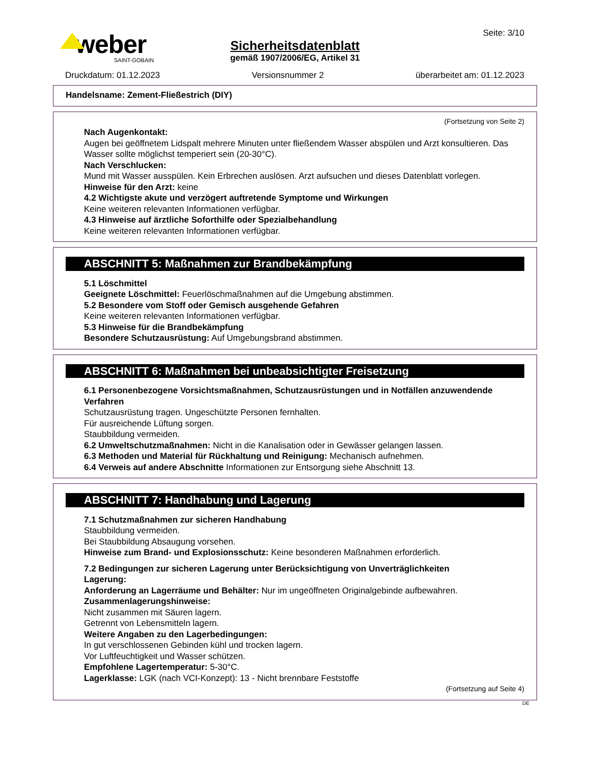weber
SAINT-GOBAIN
Seite: 3/10
Sicherheitsdatenblatt
gemäß 1907/2006/EG, Artikel 31
Druckdatum: 01.12.2023 Versionsnummer 2 überarbeitet am: 01.12.2023
Handelsname: Zement-Fließestrich (DIY)
(Fortsetzung von Seite 2)
Nach Augenkontakt:
Augen bei geöffnetem Lidspalt mehrere Minuten unter fließendem Wasser abspülen und Arzt konsultieren. Das Wasser sollte möglichst temperiert sein (20-30°C).
Nach Verschlucken:
Mund mit Wasser ausspülen. Kein Erbrechen auslösen. Arzt aufsuchen und dieses Datenblatt vorlegen.
Hinweise für den Arzt: keine
4.2 Wichtigste akute und verzögert auftretende Symptome und Wirkungen
Keine weiteren relevanten Informationen verfügbar.
4.3 Hinweise auf ärztliche Soforthilfe oder Spezialbehandlung
Keine weiteren relevanten Informationen verfügbar.
ABSCHNITT 5: Maßnahmen zur Brandbekämpfung
5.1 Löschmittel
Geeignete Löschmittel: Feuerlöschmaßnahmen auf die Umgebung abstimmen.
5.2 Besondere vom Stoff oder Gemisch ausgehende Gefahren
Keine weiteren relevanten Informationen verfügbar.
5.3 Hinweise für die Brandbekämpfung
Besondere Schutzausrüstung: Auf Umgebungsbrand abstimmen.
ABSCHNITT 6: Maßnahmen bei unbeabsichtigter Freisetzung
6.1 Personenbezogene Vorsichtsmaßnahmen, Schutzausrüstungen und in Notfällen anzuwendende Verfahren
Schutzausrüstung tragen. Ungeschützte Personen fernhalten.
Für ausreichende Lüftung sorgen.
Staubbildung vermeiden.
6.2 Umweltschutzmaßnahmen: Nicht in die Kanalisation oder in Gewässer gelangen lassen.
6.3 Methoden und Material für Rückhaltung und Reinigung: Mechanisch aufnehmen.
6.4 Verweis auf andere Abschnitte Informationen zur Entsorgung siehe Abschnitt 13.
ABSCHNITT 7: Handhabung und Lagerung
7.1 Schutzmaßnahmen zur sicheren Handhabung
Staubbildung vermeiden.
Bei Staubbildung Absaugung vorsehen.
Hinweise zum Brand- und Explosionsschutz: Keine besonderen Maßnahmen erforderlich.
7.2 Bedingungen zur sicheren Lagerung unter Berücksichtigung von Unverträglichkeiten
Lagerung:
Anforderung an Lagerräume und Behälter: Nur im ungeöffneten Originalgebinde aufbewahren.
Zusammenlagerungshinweise:
Nicht zusammen mit Säuren lagern.
Getrennt von Lebensmitteln lagern.
Weitere Angaben zu den Lagerbedingungen:
In gut verschlossenen Gebinden kühl und trocken lagern.
Vor Luftfeuchtigkeit und Wasser schützen.
Empfohlene Lagertemperatur: 5-30°C.
Lagerklasse: LGK (nach VCI-Konzept): 13 - Nicht brennbare Feststoffe
(Fortsetzung auf Seite 4)
DE